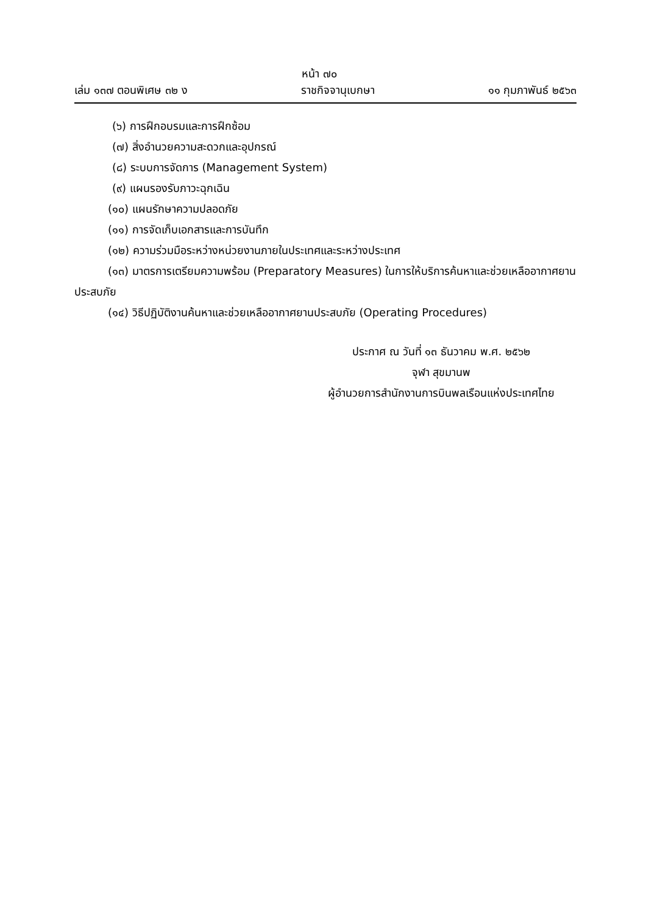หน้า ๗๐
เล่ม ๑๓๗ ตอนพิเศษ ๓๒ ง ราชกิจจานุเบกษา ๑๑ กุมภาพันธ์ ๒๕๖๓
(๖) การฝึกอบรมและการฝึกซ้อม
(๗) สิ่งอำนวยความสะดวกและอุปกรณ์
(๘) ระบบการจัดการ (Management System)
(๙) แผนรองรับภาวะฉุกเฉิน
(๑๐) แผนรักษาความปลอดภัย
(๑๑) การจัดเก็บเอกสารและการบันทึก
(๑๒) ความร่วมมือระหว่างหน่วยงานภายในประเทศและระหว่างประเทศ
(๑๓) มาตรการเตรียมความพร้อม (Preparatory Measures) ในการให้บริการค้นหาและช่วยเหลืออากาศยานประสบภัย
(๑๔) วิธีปฏิบัติงานค้นหาและช่วยเหลืออากาศยานประสบภัย (Operating Procedures)
ประกาศ ณ วันที่ ๑๓ ธันวาคม พ.ศ. ๒๕๖๒
จุฬา สุขมานพ
ผู้อำนวยการสำนักงานการบินพลเรือนแห่งประเทศไทย